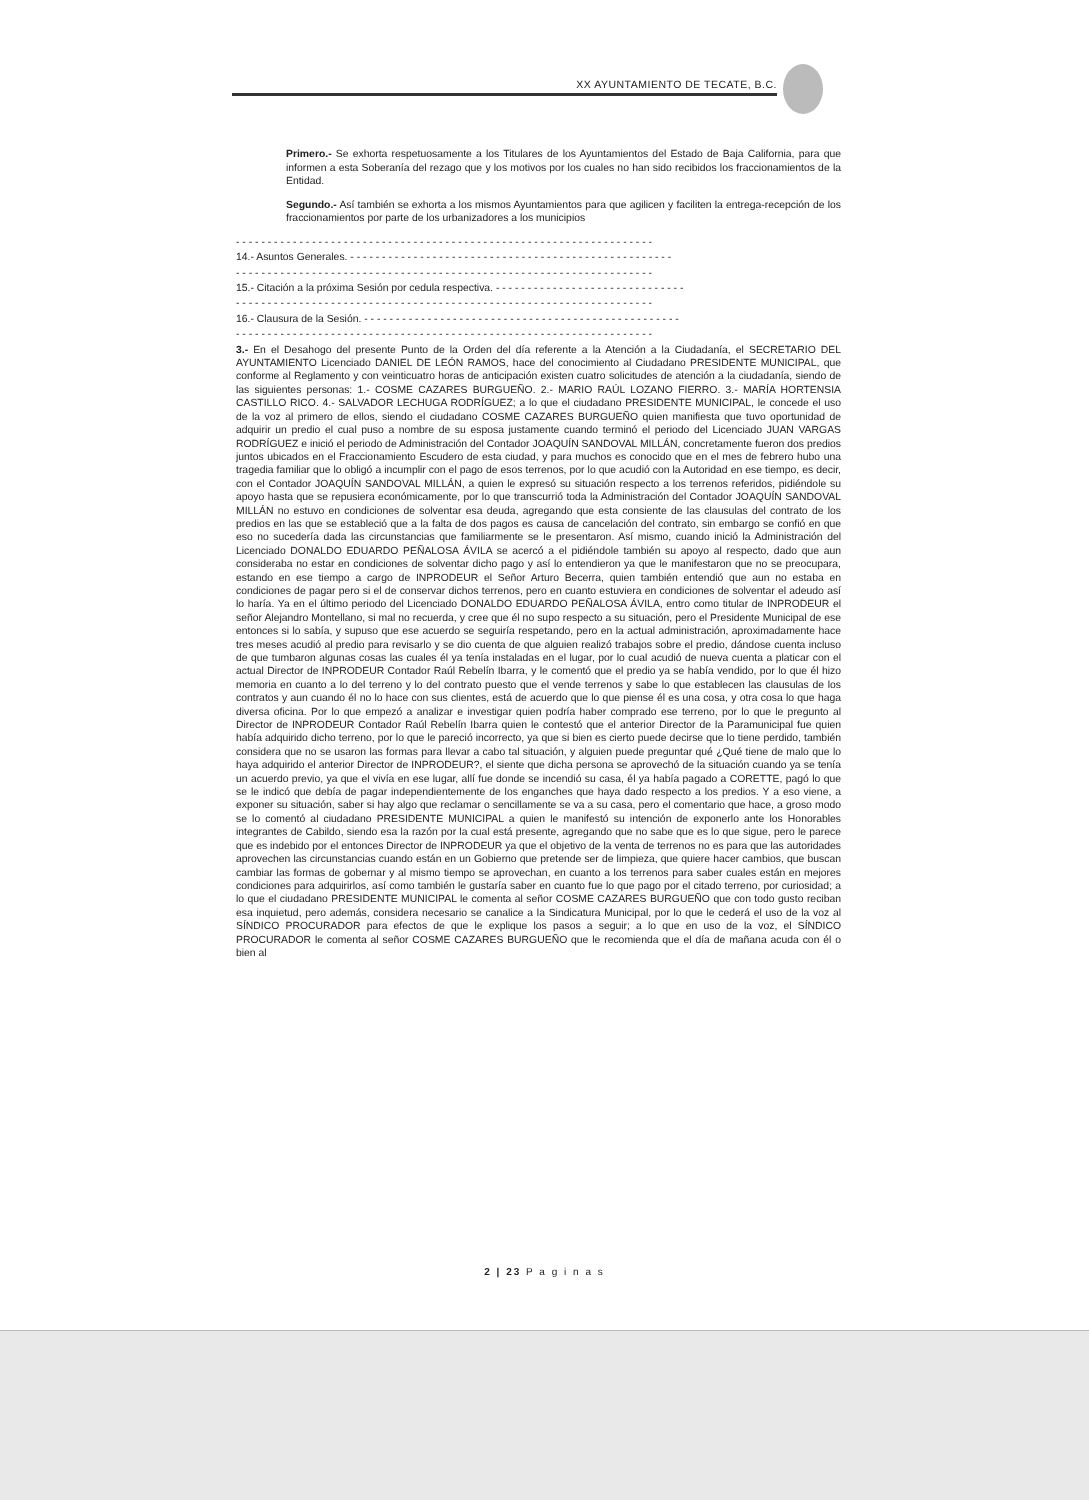XX AYUNTAMIENTO DE TECATE, B.C.
Primero.- Se exhorta respetuosamente a los Titulares de los Ayuntamientos del Estado de Baja California, para que informen a esta Soberanía del rezago que y los motivos por los cuales no han sido recibidos los fraccionamientos de la Entidad.
Segundo.- Así también se exhorta a los mismos Ayuntamientos para que agilicen y faciliten la entrega-recepción de los fraccionamientos por parte de los urbanizadores a los municipios
- - - - - - - - - - - - - - - - - - - - - - - - - - - - - - - - - - - - - - - - - - - - - - - - - - - - - - - - - - - - - - - - - -
14.- Asuntos Generales. - - - - - - - - - - - - - - - - - - - - - - - - - - - - - - - - - - - - - - - - - - - - - - - - - - -
- - - - - - - - - - - - - - - - - - - - - - - - - - - - - - - - - - - - - - - - - - - - - - - - - - - - - - - - - - - - - - - - - -
15.- Citación a la próxima Sesión por cedula respectiva. - - - - - - - - - - - - - - - - - - - - - - - - - - - - - -
- - - - - - - - - - - - - - - - - - - - - - - - - - - - - - - - - - - - - - - - - - - - - - - - - - - - - - - - - - - - - - - - - -
16.- Clausura de la Sesión. - - - - - - - - - - - - - - - - - - - - - - - - - - - - - - - - - - - - - - - - - - - - - - - - - -
- - - - - - - - - - - - - - - - - - - - - - - - - - - - - - - - - - - - - - - - - - - - - - - - - - - - - - - - - - - - - - - - - -
3.- En el Desahogo del presente Punto de la Orden del día referente a la Atención a la Ciudadanía, el SECRETARIO DEL AYUNTAMIENTO Licenciado DANIEL DE LEÓN RAMOS, hace del conocimiento al Ciudadano PRESIDENTE MUNICIPAL, que conforme al Reglamento y con veinticuatro horas de anticipación existen cuatro solicitudes de atención a la ciudadanía, siendo de las siguientes personas: 1.- COSME CAZARES BURGUEÑO. 2.- MARIO RAÚL LOZANO FIERRO. 3.- MARÍA HORTENSIA CASTILLO RICO. 4.- SALVADOR LECHUGA RODRÍGUEZ; a lo que el ciudadano PRESIDENTE MUNICIPAL, le concede el uso de la voz al primero de ellos, siendo el ciudadano COSME CAZARES BURGUEÑO quien manifiesta que tuvo oportunidad de adquirir un predio el cual puso a nombre de su esposa justamente cuando terminó el periodo del Licenciado JUAN VARGAS RODRÍGUEZ e inició el periodo de Administración del Contador JOAQUÍN SANDOVAL MILLÁN, concretamente fueron dos predios juntos ubicados en el Fraccionamiento Escudero de esta ciudad, y para muchos es conocido que en el mes de febrero hubo una tragedia familiar que lo obligó a incumplir con el pago de esos terrenos, por lo que acudió con la Autoridad en ese tiempo, es decir, con el Contador JOAQUÍN SANDOVAL MILLÁN, a quien le expresó su situación respecto a los terrenos referidos, pidiéndole su apoyo hasta que se repusiera económicamente, por lo que transcurrió toda la Administración del Contador JOAQUÍN SANDOVAL MILLÁN no estuvo en condiciones de solventar esa deuda, agregando que esta consiente de las clausulas del contrato de los predios en las que se estableció que a la falta de dos pagos es causa de cancelación del contrato, sin embargo se confió en que eso no sucedería dada las circunstancias que familiarmente se le presentaron. Así mismo, cuando inició la Administración del Licenciado DONALDO EDUARDO PEÑALOSA ÁVILA se acercó a el pidiéndole también su apoyo al respecto, dado que aun consideraba no estar en condiciones de solventar dicho pago y así lo entendieron ya que le manifestaron que no se preocupara, estando en ese tiempo a cargo de INPRODEUR el Señor Arturo Becerra, quien también entendió que aun no estaba en condiciones de pagar pero si el de conservar dichos terrenos, pero en cuanto estuviera en condiciones de solventar el adeudo así lo haría. Ya en el último periodo del Licenciado DONALDO EDUARDO PEÑALOSA ÁVILA, entro como titular de INPRODEUR el señor Alejandro Montellano, si mal no recuerda, y cree que él no supo respecto a su situación, pero el Presidente Municipal de ese entonces si lo sabía, y supuso que ese acuerdo se seguiría respetando, pero en la actual administración, aproximadamente hace tres meses acudió al predio para revisarlo y se dio cuenta de que alguien realizó trabajos sobre el predio, dándose cuenta incluso de que tumbaron algunas cosas las cuales él ya tenía instaladas en el lugar, por lo cual acudió de nueva cuenta a platicar con el actual Director de INPRODEUR Contador Raúl Rebelín Ibarra, y le comentó que el predio ya se había vendido, por lo que él hizo memoria en cuanto a lo del terreno y lo del contrato puesto que el vende terrenos y sabe lo que establecen las clausulas de los contratos y aun cuando él no lo hace con sus clientes, está de acuerdo que lo que piense él es una cosa, y otra cosa lo que haga diversa oficina. Por lo que empezó a analizar e investigar quien podría haber comprado ese terreno, por lo que le pregunto al Director de INPRODEUR Contador Raúl Rebelín Ibarra quien le contestó que el anterior Director de la Paramunicipal fue quien había adquirido dicho terreno, por lo que le pareció incorrecto, ya que si bien es cierto puede decirse que lo tiene perdido, también considera que no se usaron las formas para llevar a cabo tal situación, y alguien puede preguntar qué ¿Qué tiene de malo que lo haya adquirido el anterior Director de INPRODEUR?, el siente que dicha persona se aprovechó de la situación cuando ya se tenía un acuerdo previo, ya que el vivía en ese lugar, allí fue donde se incendió su casa, él ya había pagado a CORETTE, pagó lo que se le indicó que debía de pagar independientemente de los enganches que haya dado respecto a los predios. Y a eso viene, a exponer su situación, saber si hay algo que reclamar o sencillamente se va a su casa, pero el comentario que hace, a groso modo se lo comentó al ciudadano PRESIDENTE MUNICIPAL a quien le manifestó su intención de exponerlo ante los Honorables integrantes de Cabildo, siendo esa la razón por la cual está presente, agregando que no sabe que es lo que sigue, pero le parece que es indebido por el entonces Director de INPRODEUR ya que el objetivo de la venta de terrenos no es para que las autoridades aprovechen las circunstancias cuando están en un Gobierno que pretende ser de limpieza, que quiere hacer cambios, que buscan cambiar las formas de gobernar y al mismo tiempo se aprovechan, en cuanto a los terrenos para saber cuales están en mejores condiciones para adquirirlos, así como también le gustaría saber en cuanto fue lo que pago por el citado terreno, por curiosidad; a lo que el ciudadano PRESIDENTE MUNICIPAL le comenta al señor COSME CAZARES BURGUEÑO que con todo gusto reciban esa inquietud, pero además, considera necesario se canalice a la Sindicatura Municipal, por lo que le cederá el uso de la voz al SÍNDICO PROCURADOR para efectos de que le explique los pasos a seguir; a lo que en uso de la voz, el SÍNDICO PROCURADOR le comenta al señor COSME CAZARES BURGUEÑO que le recomienda que el día de mañana acuda con él o bien al
2 | 23 P a g i n a s